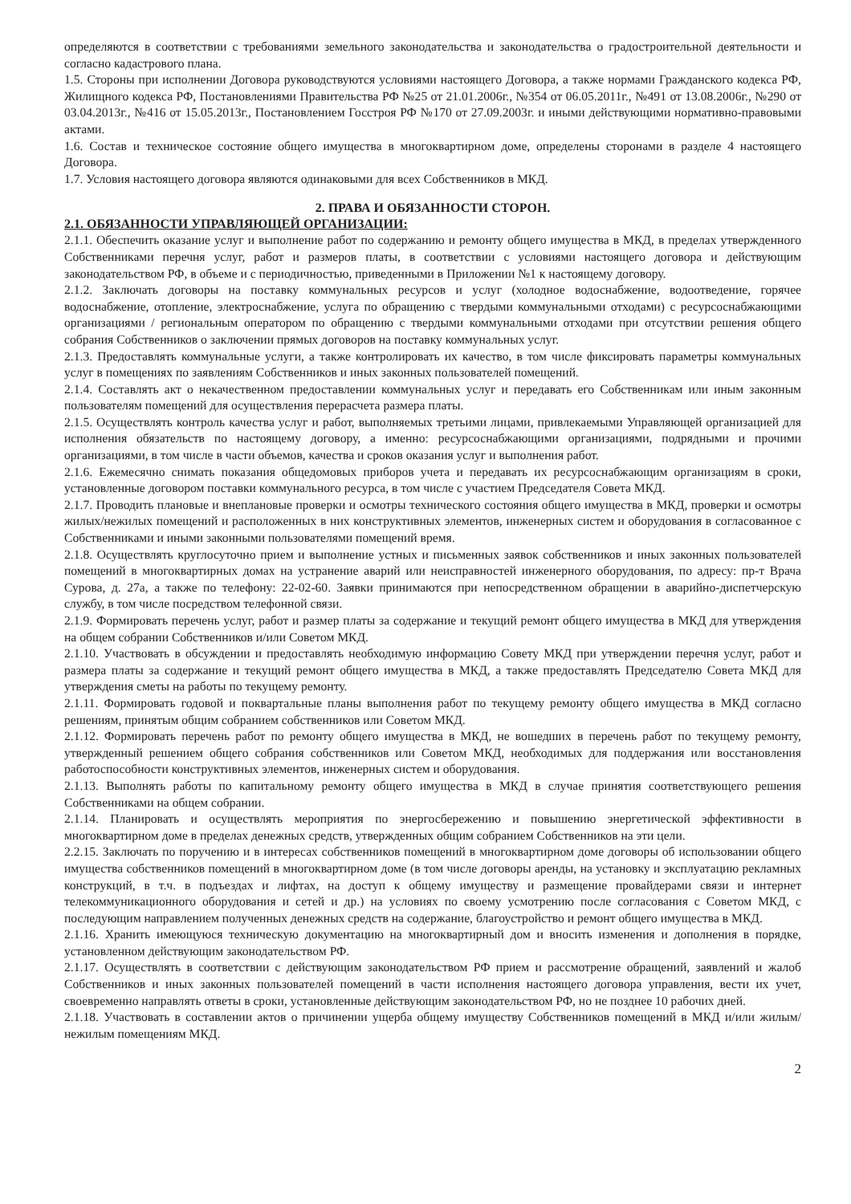определяются в соответствии с требованиями земельного законодательства и законодательства о градостроительной деятельности и согласно кадастрового плана.
1.5. Стороны при исполнении Договора руководствуются условиями настоящего Договора, а также нормами Гражданского кодекса РФ, Жилищного кодекса РФ, Постановлениями Правительства РФ №25 от 21.01.2006г., №354 от 06.05.2011г., №491 от 13.08.2006г., №290 от 03.04.2013г., №416 от 15.05.2013г., Постановлением Госстроя РФ №170 от 27.09.2003г. и иными действующими нормативно-правовыми актами.
1.6. Состав и техническое состояние общего имущества в многоквартирном доме, определены сторонами в разделе 4 настоящего Договора.
1.7. Условия настоящего договора являются одинаковыми для всех Собственников в МКД.
2. ПРАВА И ОБЯЗАННОСТИ СТОРОН.
2.1. ОБЯЗАННОСТИ УПРАВЛЯЮЩЕЙ ОРГАНИЗАЦИИ:
2.1.1. Обеспечить оказание услуг и выполнение работ по содержанию и ремонту общего имущества в МКД, в пределах утвержденного Собственниками перечня услуг, работ и размеров платы, в соответствии с условиями настоящего договора и действующим законодательством РФ, в объеме и с периодичностью, приведенными в Приложении №1 к настоящему договору.
2.1.2. Заключать договоры на поставку коммунальных ресурсов и услуг (холодное водоснабжение, водоотведение, горячее водоснабжение, отопление, электроснабжение, услуга по обращению с твердыми коммунальными отходами) с ресурсоснабжающими организациями / региональным оператором по обращению с твердыми коммунальными отходами при отсутствии решения общего собрания Собственников о заключении прямых договоров на поставку коммунальных услуг.
2.1.3. Предоставлять коммунальные услуги, а также контролировать их качество, в том числе фиксировать параметры коммунальных услуг в помещениях по заявлениям Собственников и иных законных пользователей помещений.
2.1.4. Составлять акт о некачественном предоставлении коммунальных услуг и передавать его Собственникам или иным законным пользователям помещений для осуществления перерасчета размера платы.
2.1.5. Осуществлять контроль качества услуг и работ, выполняемых третьими лицами, привлекаемыми Управляющей организацией для исполнения обязательств по настоящему договору, а именно: ресурсоснабжающими организациями, подрядными и прочими организациями, в том числе в части объемов, качества и сроков оказания услуг и выполнения работ.
2.1.6. Ежемесячно снимать показания общедомовых приборов учета и передавать их ресурсоснабжающим организациям в сроки, установленные договором поставки коммунального ресурса, в том числе с участием Председателя Совета МКД.
2.1.7. Проводить плановые и внеплановые проверки и осмотры технического состояния общего имущества в МКД, проверки и осмотры жилых/нежилых помещений и расположенных в них конструктивных элементов, инженерных систем и оборудования в согласованное с Собственниками и иными законными пользователями помещений время.
2.1.8. Осуществлять круглосуточно прием и выполнение устных и письменных заявок собственников и иных законных пользователей помещений в многоквартирных домах на устранение аварий или неисправностей инженерного оборудования, по адресу: пр-т Врача Сурова, д. 27а, а также по телефону: 22-02-60. Заявки принимаются при непосредственном обращении в аварийно-диспетчерскую службу, в том числе посредством телефонной связи.
2.1.9. Формировать перечень услуг, работ и размер платы за содержание и текущий ремонт общего имущества в МКД для утверждения на общем собрании Собственников и/или Советом МКД.
2.1.10. Участвовать в обсуждении и предоставлять необходимую информацию Совету МКД при утверждении перечня услуг, работ и размера платы за содержание и текущий ремонт общего имущества в МКД, а также предоставлять Председателю Совета МКД для утверждения сметы на работы по текущему ремонту.
2.1.11. Формировать годовой и поквартальные планы выполнения работ по текущему ремонту общего имущества в МКД согласно решениям, принятым общим собранием собственников или Советом МКД.
2.1.12. Формировать перечень работ по ремонту общего имущества в МКД, не вошедших в перечень работ по текущему ремонту, утвержденный решением общего собрания собственников или Советом МКД, необходимых для поддержания или восстановления работоспособности конструктивных элементов, инженерных систем и оборудования.
2.1.13. Выполнять работы по капитальному ремонту общего имущества в МКД в случае принятия соответствующего решения Собственниками на общем собрании.
2.1.14. Планировать и осуществлять мероприятия по энергосбережению и повышению энергетической эффективности в многоквартирном доме в пределах денежных средств, утвержденных общим собранием Собственников на эти цели.
2.2.15. Заключать по поручению и в интересах собственников помещений в многоквартирном доме договоры об использовании общего имущества собственников помещений в многоквартирном доме (в том числе договоры аренды, на установку и эксплуатацию рекламных конструкций, в т.ч. в подъездах и лифтах, на доступ к общему имуществу и размещение провайдерами связи и интернет телекоммуникационного оборудования и сетей и др.) на условиях по своему усмотрению после согласования с Советом МКД, с последующим направлением полученных денежных средств на содержание, благоустройство и ремонт общего имущества в МКД.
2.1.16. Хранить имеющуюся техническую документацию на многоквартирный дом и вносить изменения и дополнения в порядке, установленном действующим законодательством РФ.
2.1.17. Осуществлять в соответствии с действующим законодательством РФ прием и рассмотрение обращений, заявлений и жалоб Собственников и иных законных пользователей помещений в части исполнения настоящего договора управления, вести их учет, своевременно направлять ответы в сроки, установленные действующим законодательством РФ, но не позднее 10 рабочих дней.
2.1.18. Участвовать в составлении актов о причинении ущерба общему имуществу Собственников помещений в МКД и/или жилым/нежилым помещениям МКД.
2